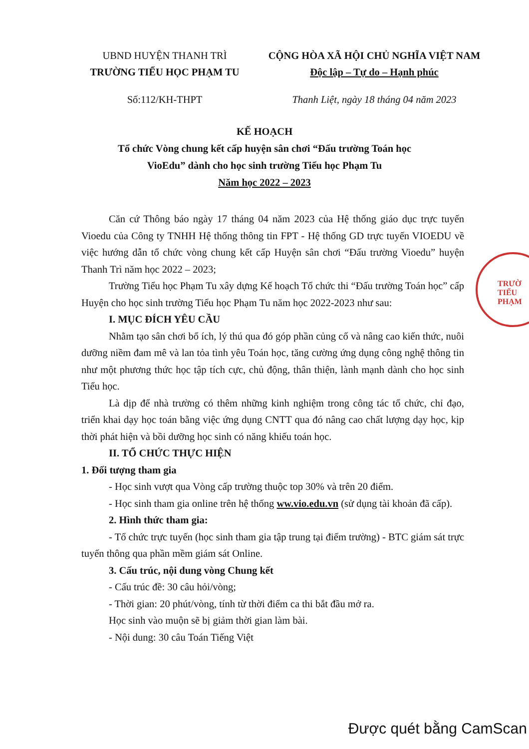UBND HUYỆN THANH TRÌ
TRƯỜNG TIỂU HỌC PHẠM TU
CỘNG HÒA XÃ HỘI CHỦ NGHĨA VIỆT NAM
Độc lập – Tự do – Hạnh phúc
Số:112/KH-THPT Thanh Liệt, ngày 18 tháng 04 năm 2023
KẾ HOẠCH
Tổ chức Vòng chung kết cấp huyện sân chơi “Đấu trường Toán học
VioEdu” dành cho học sinh trường Tiểu học Phạm Tu
Năm học 2022 – 2023
Căn cứ Thông báo ngày 17 tháng 04 năm 2023 của Hệ thống giáo dục trực tuyến Vioedu của Công ty TNHH Hệ thống thông tin FPT - Hệ thống GD trực tuyến VIOEDU về việc hướng dẫn tổ chức vòng chung kết cấp Huyện sân chơi “Đấu trường Vioedu” huyện Thanh Trì năm học 2022 – 2023;
Trường Tiểu học Phạm Tu xây dựng Kế hoạch Tổ chức thi “Đấu trường Toán học” cấp Huyện cho học sinh trường Tiểu học Phạm Tu năm học 2022-2023 như sau:
I. MỤC ĐÍCH YÊU CẦU
Nhằm tạo sân chơi bổ ích, lý thú qua đó góp phần củng cố và nâng cao kiến thức, nuôi dưỡng niềm đam mê và lan tỏa tình yêu Toán học, tăng cường ứng dụng công nghệ thông tin như một phương thức học tập tích cực, chủ động, thân thiện, lành mạnh dành cho học sinh Tiểu học.
Là dịp để nhà trường có thêm những kinh nghiệm trong công tác tổ chức, chỉ đạo, triển khai dạy học toán bằng việc ứng dụng CNTT qua đó nâng cao chất lượng dạy học, kịp thời phát hiện và bồi dưỡng học sinh có năng khiếu toán học.
II. TỔ CHỨC THỰC HIỆN
1. Đối tượng tham gia
- Học sinh vượt qua Vòng cấp trường thuộc top 30% và trên 20 điểm.
- Học sinh tham gia online trên hệ thống ww.vio.edu.vn (sử dụng tài khoản đã cấp).
2. Hình thức tham gia:
- Tổ chức trực tuyến (học sinh tham gia tập trung tại điểm trường) - BTC giám sát trực tuyến thông qua phần mềm giám sát Online.
3. Cấu trúc, nội dung vòng Chung kết
- Cấu trúc đề: 30 câu hỏi/vòng;
- Thời gian: 20 phút/vòng, tính từ thời điểm ca thi bắt đầu mở ra.
Học sinh vào muộn sẽ bị giảm thời gian làm bài.
- Nội dung: 30 câu Toán Tiếng Việt
TRƯỜ
TIỂU
PHẠM
Được quét bằng CamScan